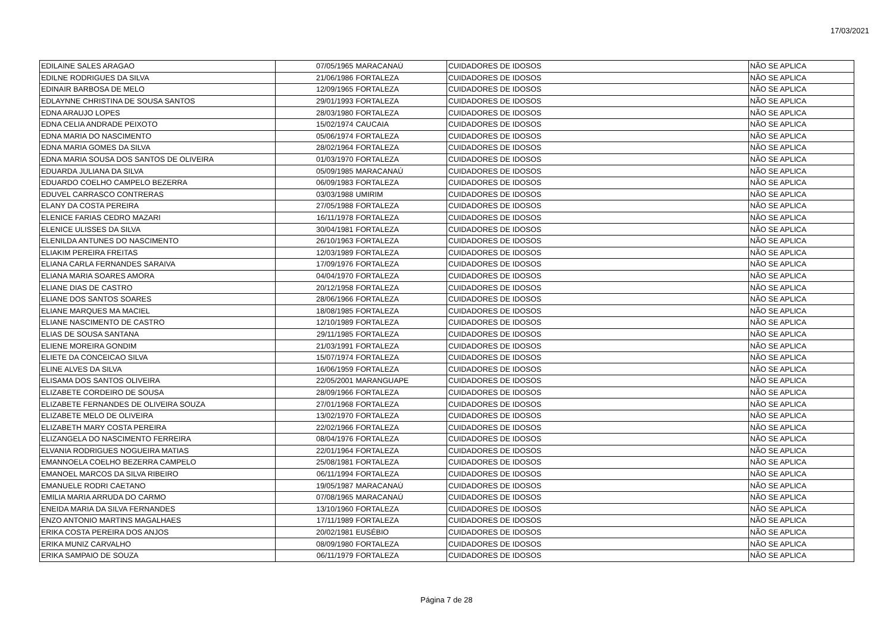17/03/2021
| EDILAINE SALES ARAGAO | 07/05/1965 | MARACANAÚ | CUIDADORES DE IDOSOS | NÃO SE APLICA |
| EDILNE RODRIGUES DA SILVA | 21/06/1986 | FORTALEZA | CUIDADORES DE IDOSOS | NÃO SE APLICA |
| EDINAIR BARBOSA DE MELO | 12/09/1965 | FORTALEZA | CUIDADORES DE IDOSOS | NÃO SE APLICA |
| EDLAYNNE CHRISTINA DE SOUSA SANTOS | 29/01/1993 | FORTALEZA | CUIDADORES DE IDOSOS | NÃO SE APLICA |
| EDNA ARAUJO LOPES | 28/03/1980 | FORTALEZA | CUIDADORES DE IDOSOS | NÃO SE APLICA |
| EDNA CELIA ANDRADE PEIXOTO | 15/02/1974 | CAUCAIA | CUIDADORES DE IDOSOS | NÃO SE APLICA |
| EDNA MARIA DO NASCIMENTO | 05/06/1974 | FORTALEZA | CUIDADORES DE IDOSOS | NÃO SE APLICA |
| EDNA MARIA GOMES DA SILVA | 28/02/1964 | FORTALEZA | CUIDADORES DE IDOSOS | NÃO SE APLICA |
| EDNA MARIA SOUSA DOS SANTOS DE OLIVEIRA | 01/03/1970 | FORTALEZA | CUIDADORES DE IDOSOS | NÃO SE APLICA |
| EDUARDA JULIANA DA SILVA | 05/09/1985 | MARACANAÚ | CUIDADORES DE IDOSOS | NÃO SE APLICA |
| EDUARDO COELHO CAMPELO BEZERRA | 06/09/1983 | FORTALEZA | CUIDADORES DE IDOSOS | NÃO SE APLICA |
| EDUVEL CARRASCO CONTRERAS | 03/03/1988 | UMIRIM | CUIDADORES DE IDOSOS | NÃO SE APLICA |
| ELANY DA COSTA PEREIRA | 27/05/1988 | FORTALEZA | CUIDADORES DE IDOSOS | NÃO SE APLICA |
| ELENICE FARIAS CEDRO MAZARI | 16/11/1978 | FORTALEZA | CUIDADORES DE IDOSOS | NÃO SE APLICA |
| ELENICE ULISSES DA SILVA | 30/04/1981 | FORTALEZA | CUIDADORES DE IDOSOS | NÃO SE APLICA |
| ELENILDA ANTUNES DO NASCIMENTO | 26/10/1963 | FORTALEZA | CUIDADORES DE IDOSOS | NÃO SE APLICA |
| ELIAKIM PEREIRA FREITAS | 12/03/1989 | FORTALEZA | CUIDADORES DE IDOSOS | NÃO SE APLICA |
| ELIANA CARLA FERNANDES SARAIVA | 17/09/1976 | FORTALEZA | CUIDADORES DE IDOSOS | NÃO SE APLICA |
| ELIANA MARIA SOARES AMORA | 04/04/1970 | FORTALEZA | CUIDADORES DE IDOSOS | NÃO SE APLICA |
| ELIANE DIAS DE CASTRO | 20/12/1958 | FORTALEZA | CUIDADORES DE IDOSOS | NÃO SE APLICA |
| ELIANE DOS SANTOS SOARES | 28/06/1966 | FORTALEZA | CUIDADORES DE IDOSOS | NÃO SE APLICA |
| ELIANE MARQUES MA MACIEL | 18/08/1985 | FORTALEZA | CUIDADORES DE IDOSOS | NÃO SE APLICA |
| ELIANE NASCIMENTO DE CASTRO | 12/10/1989 | FORTALEZA | CUIDADORES DE IDOSOS | NÃO SE APLICA |
| ELIAS DE SOUSA SANTANA | 29/11/1985 | FORTALEZA | CUIDADORES DE IDOSOS | NÃO SE APLICA |
| ELIENE MOREIRA GONDIM | 21/03/1991 | FORTALEZA | CUIDADORES DE IDOSOS | NÃO SE APLICA |
| ELIETE DA CONCEICAO SILVA | 15/07/1974 | FORTALEZA | CUIDADORES DE IDOSOS | NÃO SE APLICA |
| ELINE ALVES DA SILVA | 16/06/1959 | FORTALEZA | CUIDADORES DE IDOSOS | NÃO SE APLICA |
| ELISAMA DOS SANTOS OLIVEIRA | 22/05/2001 | MARANGUAPE | CUIDADORES DE IDOSOS | NÃO SE APLICA |
| ELIZABETE CORDEIRO DE SOUSA | 28/09/1966 | FORTALEZA | CUIDADORES DE IDOSOS | NÃO SE APLICA |
| ELIZABETE FERNANDES DE OLIVEIRA SOUZA | 27/01/1968 | FORTALEZA | CUIDADORES DE IDOSOS | NÃO SE APLICA |
| ELIZABETE MELO DE OLIVEIRA | 13/02/1970 | FORTALEZA | CUIDADORES DE IDOSOS | NÃO SE APLICA |
| ELIZABETH MARY COSTA PEREIRA | 22/02/1966 | FORTALEZA | CUIDADORES DE IDOSOS | NÃO SE APLICA |
| ELIZANGELA DO NASCIMENTO FERREIRA | 08/04/1976 | FORTALEZA | CUIDADORES DE IDOSOS | NÃO SE APLICA |
| ELVANIA RODRIGUES NOGUEIRA MATIAS | 22/01/1964 | FORTALEZA | CUIDADORES DE IDOSOS | NÃO SE APLICA |
| EMANNOELA COELHO BEZERRA CAMPELO | 25/08/1981 | FORTALEZA | CUIDADORES DE IDOSOS | NÃO SE APLICA |
| EMANOEL MARCOS DA SILVA RIBEIRO | 06/11/1994 | FORTALEZA | CUIDADORES DE IDOSOS | NÃO SE APLICA |
| EMANUELE RODRI CAETANO | 19/05/1987 | MARACANAÚ | CUIDADORES DE IDOSOS | NÃO SE APLICA |
| EMILIA MARIA ARRUDA DO CARMO | 07/08/1965 | MARACANAÚ | CUIDADORES DE IDOSOS | NÃO SE APLICA |
| ENEIDA MARIA DA SILVA FERNANDES | 13/10/1960 | FORTALEZA | CUIDADORES DE IDOSOS | NÃO SE APLICA |
| ENZO ANTONIO MARTINS MAGALHAES | 17/11/1989 | FORTALEZA | CUIDADORES DE IDOSOS | NÃO SE APLICA |
| ERIKA COSTA PEREIRA DOS ANJOS | 20/02/1981 | EUSÉBIO | CUIDADORES DE IDOSOS | NÃO SE APLICA |
| ERIKA MUNIZ CARVALHO | 08/09/1980 | FORTALEZA | CUIDADORES DE IDOSOS | NÃO SE APLICA |
| ERIKA SAMPAIO DE SOUZA | 06/11/1979 | FORTALEZA | CUIDADORES DE IDOSOS | NÃO SE APLICA |
Página 7 de 28